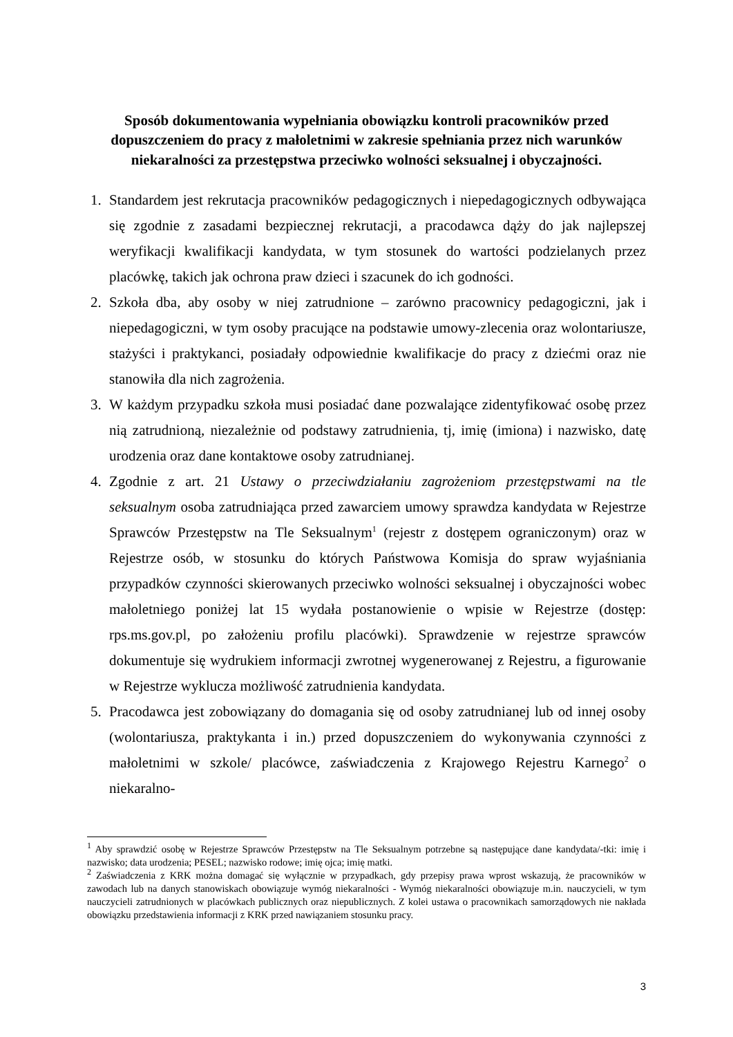Sposób dokumentowania wypełniania obowiązku kontroli pracowników przed dopuszczeniem do pracy z małoletnimi w zakresie spełniania przez nich warunków niekaralności za przestępstwa przeciwko wolności seksualnej i obyczajności.
1. Standardem jest rekrutacja pracowników pedagogicznych i niepedagogicznych odbywająca się zgodnie z zasadami bezpiecznej rekrutacji, a pracodawca dąży do jak najlepszej weryfikacji kwalifikacji kandydata, w tym stosunek do wartości podzielanych przez placówkę, takich jak ochrona praw dzieci i szacunek do ich godności.
2. Szkoła dba, aby osoby w niej zatrudnione – zarówno pracownicy pedagogiczni, jak i niepedagogiczni, w tym osoby pracujące na podstawie umowy-zlecenia oraz wolontariusze, stażyści i praktykanci, posiadały odpowiednie kwalifikacje do pracy z dziećmi oraz nie stanowiła dla nich zagrożenia.
3. W każdym przypadku szkoła musi posiadać dane pozwalające zidentyfikować osobę przez nią zatrudnioną, niezależnie od podstawy zatrudnienia, tj, imię (imiona) i nazwisko, datę urodzenia oraz dane kontaktowe osoby zatrudnianej.
4. Zgodnie z art. 21 Ustawy o przeciwdziałaniu zagrożeniom przestępstwami na tle seksualnym osoba zatrudniająca przed zawarciem umowy sprawdza kandydata w Rejestrze Sprawców Przestępstw na Tle Seksualnym<sup>1</sup> (rejestr z dostępem ograniczonym) oraz w Rejestrze osób, w stosunku do których Państwowa Komisja do spraw wyjaśniania przypadków czynności skierowanych przeciwko wolności seksualnej i obyczajności wobec małoletniego poniżej lat 15 wydała postanowienie o wpisie w Rejestrze (dostęp: rps.ms.gov.pl, po założeniu profilu placówki). Sprawdzenie w rejestrze sprawców dokumentuje się wydrukiem informacji zwrotnej wygenerowanej z Rejestru, a figurowanie w Rejestrze wyklucza możliwość zatrudnienia kandydata.
5. Pracodawca jest zobowiązany do domagania się od osoby zatrudnianej lub od innej osoby (wolontariusza, praktykanta i in.) przed dopuszczeniem do wykonywania czynności z małoletnimi w szkole/ placówce, zaświadczenia z Krajowego Rejestru Karnego<sup>2</sup> o niekaralno-
<sup>1</sup> Aby sprawdzić osobę w Rejestrze Sprawców Przestępstw na Tle Seksualnym potrzebne są następujące dane kandydata/-tki: imię i nazwisko; data urodzenia; PESEL; nazwisko rodowe; imię ojca; imię matki.
<sup>2</sup> Zaświadczenia z KRK można domagać się wyłącznie w przypadkach, gdy przepisy prawa wprost wskazują, że pracowników w zawodach lub na danych stanowiskach obowiązuje wymóg niekaralności - Wymóg niekaralności obowiązuje m.in. nauczycieli, w tym nauczycieli zatrudnionych w placówkach publicznych oraz niepublicznych. Z kolei ustawa o pracownikach samorządowych nie nakłada obowiązku przedstawienia informacji z KRK przed nawiązaniem stosunku pracy.
3